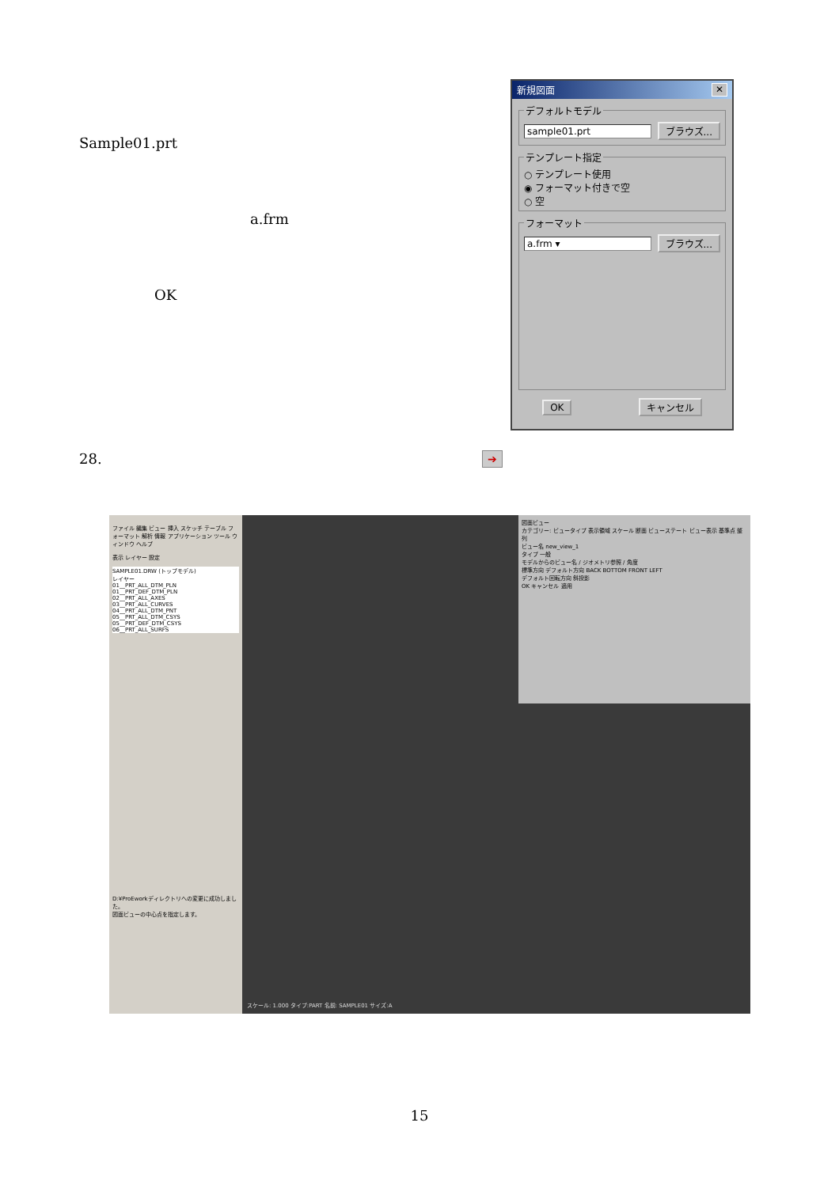Sample01.prt
a.frm
OK
新規図面 ✕
デフォルトモデル
sample01.prt ブラウズ...
テンプレート指定
○ テンプレート使用
◉ フォーマット付きで空
○ 空
フォーマット
a.frm ▾ ブラウズ...
OK キャンセル
28. ➔
ファイル 編集 ビュー 挿入 スケッチ テーブル フォーマット 解析 情報 アプリケーション ツール ウィンドウ ヘルプ
表示 レイヤー 設定
SAMPLE01.DRW (トップモデル)
レイヤー
01__PRT_ALL_DTM_PLN
01__PRT_DEF_DTM_PLN
02__PRT_ALL_AXES
03__PRT_ALL_CURVES
04__PRT_ALL_DTM_PNT
05__PRT_ALL_DTM_CSYS
05__PRT_DEF_DTM_CSYS
06__PRT_ALL_SURFS
D:¥ProEworkディレクトリへの変更に成功しました。
図面ビューの中心点を指定します。
図面ビュー
カテゴリー: ビュータイプ 表示領域 スケール 断面 ビューステート ビュー表示 基準点 整列
ビュー名 new_view_1
タイプ 一般
モデルからのビュー名 / ジオメトリ参照 / 角度
標準方向 デフォルト方向 BACK BOTTOM FRONT LEFT
デフォルト回転方向 斜投影
OK キャンセル 適用
スケール: 1.000 タイプ:PART 名前: SAMPLE01 サイズ:A
15